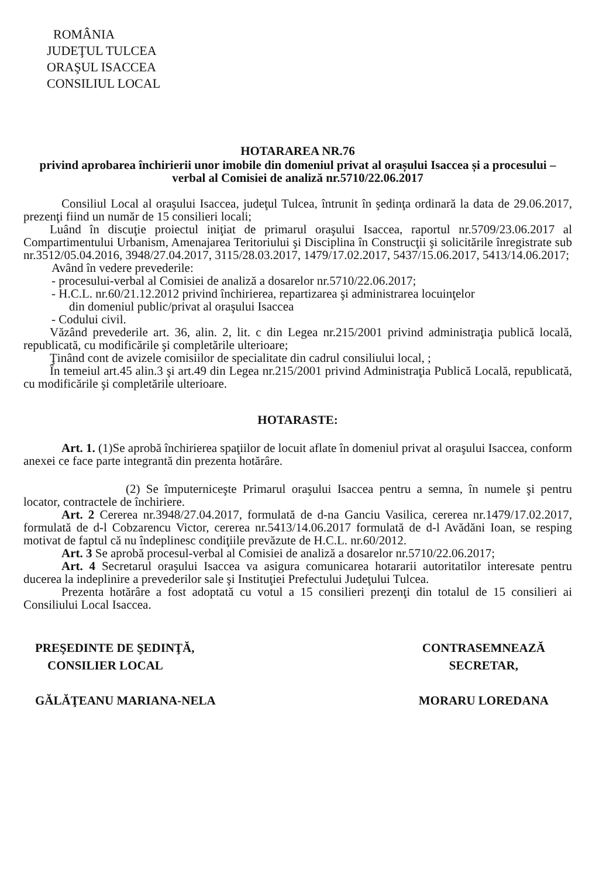ROMÂNIA
JUDEŢUL TULCEA
ORAŞUL ISACCEA
CONSILIUL LOCAL
HOTARAREA NR.76
privind aprobarea închirierii unor imobile din domeniul privat al orașului Isaccea și a procesului –verbal al Comisiei de analiză nr.5710/22.06.2017
Consiliul Local al oraşului Isaccea, judeţul Tulcea, întrunit în şedinţa ordinară la data de 29.06.2017, prezenţi fiind un număr de 15 consilieri locali;
Luând în discuţie proiectul iniţiat de primarul oraşului Isaccea, raportul nr.5709/23.06.2017 al Compartimentului Urbanism, Amenajarea Teritoriului şi Disciplina în Construcţii şi solicitările înregistrate sub nr.3512/05.04.2016, 3948/27.04.2017, 3115/28.03.2017, 1479/17.02.2017, 5437/15.06.2017, 5413/14.06.2017;
Având în vedere prevederile:
- procesului-verbal al Comisiei de analiză a dosarelor nr.5710/22.06.2017;
- H.C.L. nr.60/21.12.2012 privind închirierea, repartizarea şi administrarea locuinţelor
din domeniul public/privat al oraşului Isaccea
- Codului civil.
Văzând prevederile art. 36, alin. 2, lit. c din Legea nr.215/2001 privind administraţia publică locală, republicată, cu modificările şi completările ulterioare;
Ţinând cont de avizele comisiilor de specialitate din cadrul consiliului local, ;
În temeiul art.45 alin.3 şi art.49 din Legea nr.215/2001 privind Administraţia Publică Locală, republicată, cu modificările şi completările ulterioare.
HOTARASTE:
Art. 1. (1)Se aprobă închirierea spaţiilor de locuit aflate în domeniul privat al oraşului Isaccea, conform anexei ce face parte integrantă din prezenta hotărâre.
(2) Se împuterniceşte Primarul oraşului Isaccea pentru a semna, în numele şi pentru locator, contractele de închiriere.
Art. 2 Cererea nr.3948/27.04.2017, formulată de d-na Ganciu Vasilica, cererea nr.1479/17.02.2017, formulată de d-l Cobzarencu Victor, cererea nr.5413/14.06.2017 formulată de d-l Avădăni Ioan, se resping motivat de faptul că nu îndeplinesc condiţiile prevăzute de H.C.L. nr.60/2012.
Art. 3 Se aprobă procesul-verbal al Comisiei de analiză a dosarelor nr.5710/22.06.2017;
Art. 4 Secretarul oraşului Isaccea va asigura comunicarea hotararii autoritatilor interesate pentru ducerea la indeplinire a prevederilor sale şi Instituţiei Prefectului Judeţului Tulcea.
Prezenta hotărâre a fost adoptată cu votul a 15 consilieri prezenţi din totalul de 15 consilieri ai Consiliului Local Isaccea.
PREŞEDINTE DE ŞEDINŢĂ,
CONSILIER LOCAL
GĂLĂŢEANU MARIANA-NELA
CONTRASEMNEAZĂ
SECRETAR,
MORARU LOREDANA